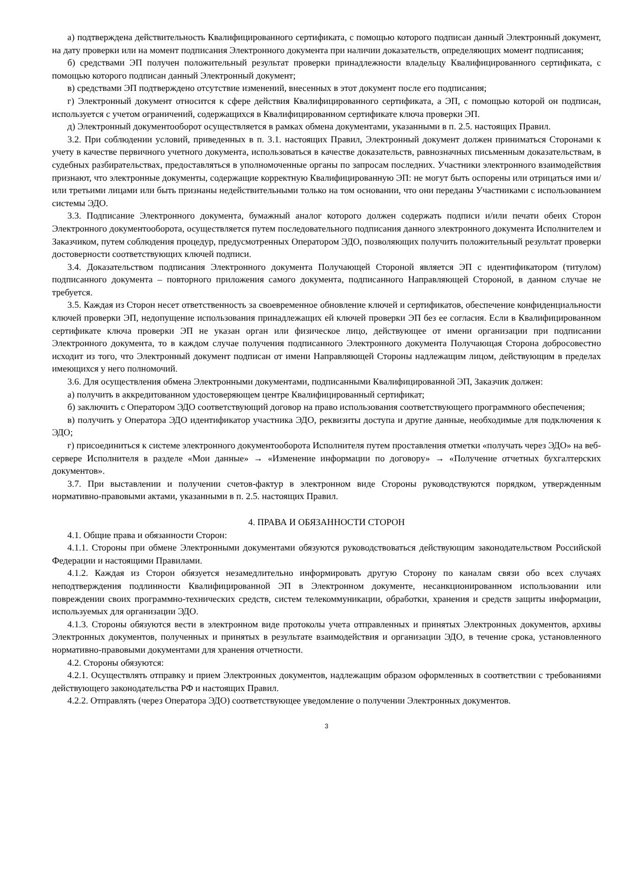а) подтверждена действительность Квалифицированного сертификата, с помощью которого подписан данный Электронный документ, на дату проверки или на момент подписания Электронного документа при наличии доказательств, определяющих момент подписания;
б) средствами ЭП получен положительный результат проверки принадлежности владельцу Квалифицированного сертификата, с помощью которого подписан данный Электронный документ;
в) средствами ЭП подтверждено отсутствие изменений, внесенных в этот документ после его подписания;
г) Электронный документ относится к сфере действия Квалифицированного сертификата, а ЭП, с помощью которой он подписан, используется с учетом ограничений, содержащихся в Квалифицированном сертификате ключа проверки ЭП.
д) Электронный документооборот осуществляется в рамках обмена документами, указанными в п. 2.5. настоящих Правил.
3.2. При соблюдении условий, приведенных в п. 3.1. настоящих Правил, Электронный документ должен приниматься Сторонами к учету в качестве первичного учетного документа, использоваться в качестве доказательств, равнозначных письменным доказательствам, в судебных разбирательствах, предоставляться в уполномоченные органы по запросам последних. Участники электронного взаимодействия признают, что электронные документы, содержащие корректную Квалифицированную ЭП: не могут быть оспорены или отрицаться ими и/или третьими лицами или быть признаны недействительными только на том основании, что они переданы Участниками с использованием системы ЭДО.
3.3. Подписание Электронного документа, бумажный аналог которого должен содержать подписи и/или печати обеих Сторон Электронного документооборота, осуществляется путем последовательного подписания данного электронного документа Исполнителем и Заказчиком, путем соблюдения процедур, предусмотренных Оператором ЭДО, позволяющих получить положительный результат проверки достоверности соответствующих ключей подписи.
3.4. Доказательством подписания Электронного документа Получающей Стороной является ЭП с идентификатором (титулом) подписанного документа – повторного приложения самого документа, подписанного Направляющей Стороной, в данном случае не требуется.
3.5. Каждая из Сторон несет ответственность за своевременное обновление ключей и сертификатов, обеспечение конфиденциальности ключей проверки ЭП, недопущение использования принадлежащих ей ключей проверки ЭП без ее согласия. Если в Квалифицированном сертификате ключа проверки ЭП не указан орган или физическое лицо, действующее от имени организации при подписании Электронного документа, то в каждом случае получения подписанного Электронного документа Получающая Сторона добросовестно исходит из того, что Электронный документ подписан от имени Направляющей Стороны надлежащим лицом, действующим в пределах имеющихся у него полномочий.
3.6. Для осуществления обмена Электронными документами, подписанными Квалифицированной ЭП, Заказчик должен:
а) получить в аккредитованном удостоверяющем центре Квалифицированный сертификат;
б) заключить с Оператором ЭДО соответствующий договор на право использования соответствующего программного обеспечения;
в) получить у Оператора ЭДО идентификатор участника ЭДО, реквизиты доступа и другие данные, необходимые для подключения к ЭДО;
г) присоединиться к системе электронного документооборота Исполнителя путем проставления отметки «получать через ЭДО» на веб-сервере Исполнителя в разделе «Мои данные» → «Изменение информации по договору» → «Получение отчетных бухгалтерских документов».
3.7. При выставлении и получении счетов-фактур в электронном виде Стороны руководствуются порядком, утвержденным нормативно-правовыми актами, указанными в п. 2.5. настоящих Правил.
4. ПРАВА И ОБЯЗАННОСТИ СТОРОН
4.1. Общие права и обязанности Сторон:
4.1.1. Стороны при обмене Электронными документами обязуются руководствоваться действующим законодательством Российской Федерации и настоящими Правилами.
4.1.2. Каждая из Сторон обязуется незамедлительно информировать другую Сторону по каналам связи обо всех случаях неподтверждения подлинности Квалифицированной ЭП в Электронном документе, несанкционированном использовании или повреждении своих программно-технических средств, систем телекоммуникации, обработки, хранения и средств защиты информации, используемых для организации ЭДО.
4.1.3. Стороны обязуются вести в электронном виде протоколы учета отправленных и принятых Электронных документов, архивы Электронных документов, полученных и принятых в результате взаимодействия и организации ЭДО, в течение срока, установленного нормативно-правовыми документами для хранения отчетности.
4.2. Стороны обязуются:
4.2.1. Осуществлять отправку и прием Электронных документов, надлежащим образом оформленных в соответствии с требованиями действующего законодательства РФ и настоящих Правил.
4.2.2. Отправлять (через Оператора ЭДО) соответствующее уведомление о получении Электронных документов.
3